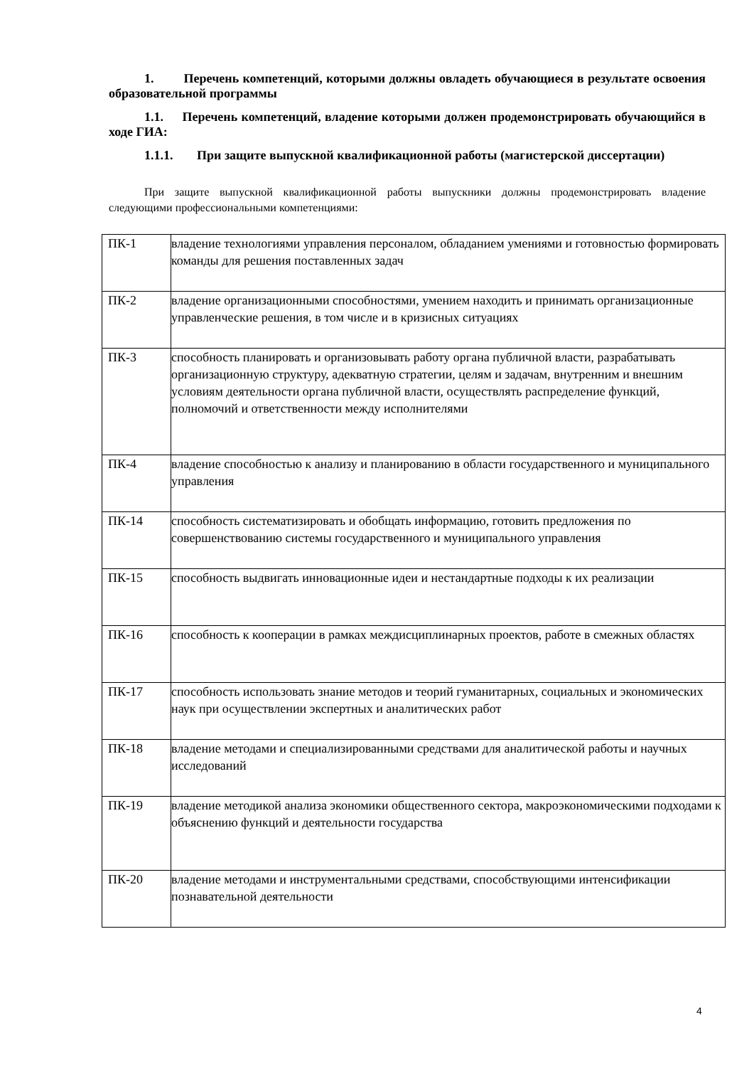1. Перечень компетенций, которыми должны овладеть обучающиеся в результате освоения образовательной программы
1.1. Перечень компетенций, владение которыми должен продемонстрировать обучающийся в ходе ГИА:
1.1.1. При защите выпускной квалификационной работы (магистерской диссертации)
При защите выпускной квалификационной работы выпускники должны продемонстрировать владение следующими профессиональными компетенциями:
| ПК-1 | владение технологиями управления персоналом, обладанием умениями и готовностью формировать команды для решения поставленных задач |
| ПК-2 | владение организационными способностями, умением находить и принимать организационные управленческие решения, в том числе и в кризисных ситуациях |
| ПК-3 | способность планировать и организовывать работу органа публичной власти, разрабатывать организационную структуру, адекватную стратегии, целям и задачам, внутренним и внешним условиям деятельности органа публичной власти, осуществлять распределение функций, полномочий и ответственности между исполнителями |
| ПК-4 | владение способностью к анализу и планированию в области государственного и муниципального управления |
| ПК-14 | способность систематизировать и обобщать информацию, готовить предложения по совершенствованию системы государственного и муниципального управления |
| ПК-15 | способность выдвигать инновационные идеи и нестандартные подходы к их реализации |
| ПК-16 | способность к кооперации в рамках междисциплинарных проектов, работе в смежных областях |
| ПК-17 | способность использовать знание методов и теорий гуманитарных, социальных и экономических наук при осуществлении экспертных и аналитических работ |
| ПК-18 | владение методами и специализированными средствами для аналитической работы и научных исследований |
| ПК-19 | владение методикой анализа экономики общественного сектора, макроэкономическими подходами к объяснению функций и деятельности государства |
| ПК-20 | владение методами и инструментальными средствами, способствующими интенсификации познавательной деятельности |
4